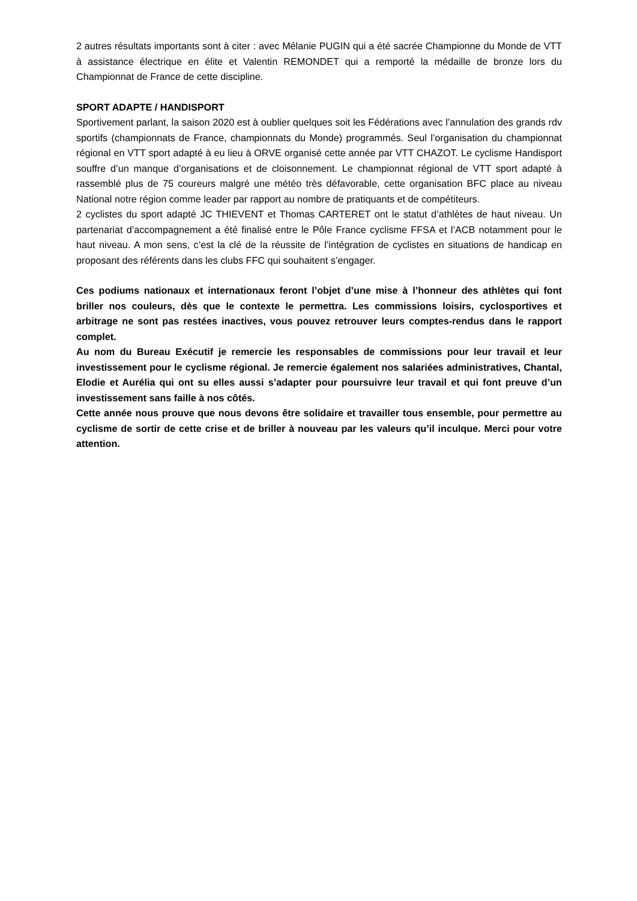2 autres résultats importants sont à citer : avec Mélanie PUGIN qui a été sacrée Championne du Monde de VTT à assistance électrique en élite et Valentin REMONDET qui a remporté la médaille de bronze lors du Championnat de France de cette discipline.
SPORT ADAPTE / HANDISPORT
Sportivement parlant, la saison 2020 est à oublier quelques soit les Fédérations avec l’annulation des grands rdv sportifs (championnats de France, championnats du Monde) programmés. Seul l’organisation du championnat régional en VTT sport adapté à eu lieu à ORVE organisé cette année par VTT CHAZOT. Le cyclisme Handisport souffre d’un manque d’organisations et de cloisonnement. Le championnat régional de VTT sport adapté à rassemblé plus de 75 coureurs malgré une météo très défavorable, cette organisation BFC place au niveau National notre région comme leader par rapport au nombre de pratiquants et de compétiteurs.
2 cyclistes du sport adapté JC THIEVENT et Thomas CARTERET ont le statut d’athlètes de haut niveau. Un partenariat d’accompagnement a été finalisé entre le Pôle France cyclisme FFSA et l’ACB notamment pour le haut niveau. A mon sens, c’est la clé de la réussite de l’intégration de cyclistes en situations de handicap en proposant des référents dans les clubs FFC qui souhaitent s’engager.
Ces podiums nationaux et internationaux feront l’objet d’une mise à l’honneur des athlètes qui font briller nos couleurs, dès que le contexte le permettra. Les commissions loisirs, cyclosportives et arbitrage ne sont pas restées inactives, vous pouvez retrouver leurs comptes-rendus dans le rapport complet.
Au nom du Bureau Exécutif je remercie les responsables de commissions pour leur travail et leur investissement pour le cyclisme régional. Je remercie également nos salariées administratives, Chantal, Elodie et Aurélia qui ont su elles aussi s’adapter pour poursuivre leur travail et qui font preuve d’un investissement sans faille à nos côtés.
Cette année nous prouve que nous devons être solidaire et travailler tous ensemble, pour permettre au cyclisme de sortir de cette crise et de briller à nouveau par les valeurs qu’il inculque. Merci pour votre attention.